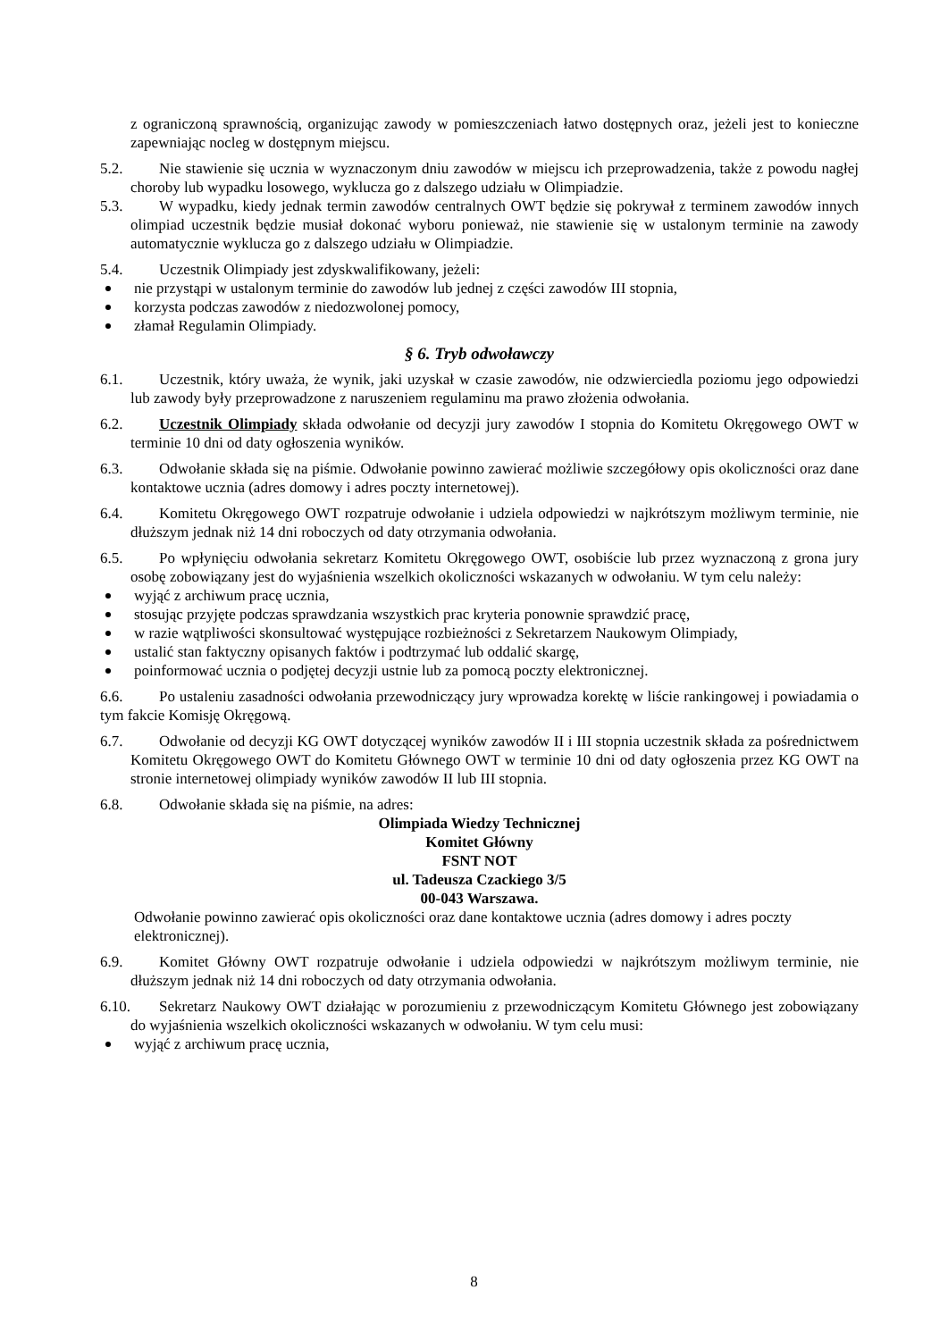z ograniczoną sprawnością, organizując zawody w pomieszczeniach łatwo dostępnych oraz, jeżeli jest to konieczne zapewniając nocleg w dostępnym miejscu.
5.2. Nie stawienie się ucznia w wyznaczonym dniu zawodów w miejscu ich przeprowadzenia, także z powodu nagłej choroby lub wypadku losowego, wyklucza go z dalszego udziału w Olimpiadzie.
5.3. W wypadku, kiedy jednak termin zawodów centralnych OWT będzie się pokrywał z terminem zawodów innych olimpiad uczestnik będzie musiał dokonać wyboru ponieważ, nie stawienie się w ustalonym terminie na zawody automatycznie wyklucza go z dalszego udziału w Olimpiadzie.
5.4. Uczestnik Olimpiady jest zdyskwalifikowany, jeżeli:
nie przystąpi w ustalonym terminie do zawodów lub jednej z części zawodów III stopnia,
korzysta podczas zawodów z niedozwolonej pomocy,
złamał Regulamin Olimpiady.
§ 6. Tryb odwoławczy
6.1. Uczestnik, który uważa, że wynik, jaki uzyskał w czasie zawodów, nie odzwierciedla poziomu jego odpowiedzi lub zawody były przeprowadzone z naruszeniem regulaminu ma prawo złożenia odwołania.
6.2. Uczestnik Olimpiady składa odwołanie od decyzji jury zawodów I stopnia do Komitetu Okręgowego OWT w terminie 10 dni od daty ogłoszenia wyników.
6.3. Odwołanie składa się na piśmie. Odwołanie powinno zawierać możliwie szczegółowy opis okoliczności oraz dane kontaktowe ucznia (adres domowy i adres poczty internetowej).
6.4. Komitetu Okręgowego OWT rozpatruje odwołanie i udziela odpowiedzi w najkrótszym możliwym terminie, nie dłuższym jednak niż 14 dni roboczych od daty otrzymania odwołania.
6.5. Po wpłynięciu odwołania sekretarz Komitetu Okręgowego OWT, osobiście lub przez wyznaczoną z grona jury osobę zobowiązany jest do wyjaśnienia wszelkich okoliczności wskazanych w odwołaniu. W tym celu należy:
wyjąć z archiwum pracę ucznia,
stosując przyjęte podczas sprawdzania wszystkich prac kryteria ponownie sprawdzić pracę,
w razie wątpliwości skonsultować występujące rozbieżności z Sekretarzem Naukowym Olimpiady,
ustalić stan faktyczny opisanych faktów i podtrzymać lub oddalić skargę,
poinformować ucznia o podjętej decyzji ustnie lub za pomocą poczty elektronicznej.
6.6. Po ustaleniu zasadności odwołania przewodniczący jury wprowadza korektę w liście rankingowej i powiadamia o tym fakcie Komisję Okręgową.
6.7. Odwołanie od decyzji KG OWT dotyczącej wyników zawodów II i III stopnia uczestnik składa za pośrednictwem Komitetu Okręgowego OWT do Komitetu Głównego OWT w terminie 10 dni od daty ogłoszenia przez KG OWT na stronie internetowej olimpiady wyników zawodów II lub III stopnia.
6.8. Odwołanie składa się na piśmie, na adres:
Olimpiada Wiedzy Technicznej
Komitet Główny
FSNT NOT
ul. Tadeusza Czackiego 3/5
00-043 Warszawa.
Odwołanie powinno zawierać opis okoliczności oraz dane kontaktowe ucznia (adres domowy i adres poczty elektronicznej).
6.9. Komitet Główny OWT rozpatruje odwołanie i udziela odpowiedzi w najkrótszym możliwym terminie, nie dłuższym jednak niż 14 dni roboczych od daty otrzymania odwołania.
6.10. Sekretarz Naukowy OWT działając w porozumieniu z przewodniczącym Komitetu Głównego jest zobowiązany do wyjaśnienia wszelkich okoliczności wskazanych w odwołaniu. W tym celu musi:
wyjąć z archiwum pracę ucznia,
8